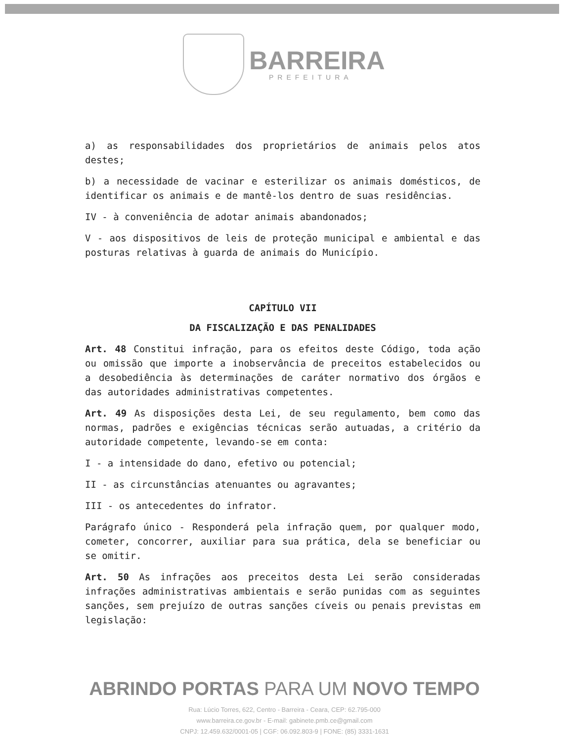BARREIRA
PREFEITURA
a) as responsabilidades dos proprietários de animais pelos atos destes;
b) a necessidade de vacinar e esterilizar os animais domésticos, de identificar os animais e de mantê-los dentro de suas residências.
IV - à conveniência de adotar animais abandonados;
V - aos dispositivos de leis de proteção municipal e ambiental e das posturas relativas à guarda de animais do Município.
CAPÍTULO VII
DA FISCALIZAÇÃO E DAS PENALIDADES
Art. 48 Constitui infração, para os efeitos deste Código, toda ação ou omissão que importe a inobservância de preceitos estabelecidos ou a desobediência às determinações de caráter normativo dos órgãos e das autoridades administrativas competentes.
Art. 49 As disposições desta Lei, de seu regulamento, bem como das normas, padrões e exigências técnicas serão autuadas, a critério da autoridade competente, levando-se em conta:
I - a intensidade do dano, efetivo ou potencial;
II - as circunstâncias atenuantes ou agravantes;
III - os antecedentes do infrator.
Parágrafo único - Responderá pela infração quem, por qualquer modo, cometer, concorrer, auxiliar para sua prática, dela se beneficiar ou se omitir.
Art. 50 As infrações aos preceitos desta Lei serão consideradas infrações administrativas ambientais e serão punidas com as seguintes sanções, sem prejuízo de outras sanções cíveis ou penais previstas em legislação:
ABRINDO PORTAS PARA UM NOVO TEMPO
Rua: Lúcio Torres, 622, Centro - Barreira - Ceara, CEP: 62.795-000
www.barreira.ce.gov.br - E-mail: gabinete.pmb.ce@gmail.com
CNPJ: 12.459.632/0001-05 | CGF: 06.092.803-9 | FONE: (85) 3331-1631